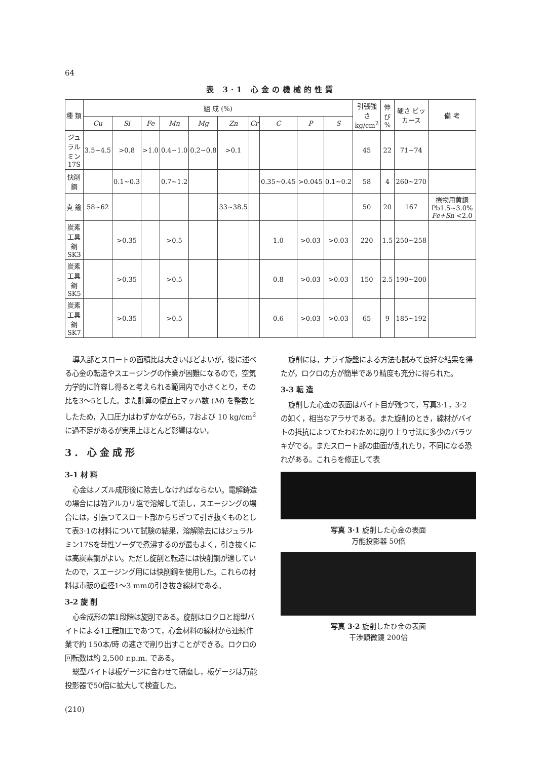64
表 3·1 心金の機械的性質
| 種 類 | 組 成 (%) | | | | | | | | | | 引張強さ kg/cm<sup>2</sup> | 伸び % | 硬さ ビッカース | 備 考 |
| --- | --- | --- | --- | --- | --- | --- | --- | --- | --- | --- | --- | --- | --- | --- |
| | Cu | Si | Fe | Mn | Mg | Zn | Cr | C | P | S | | | | |
| ジュラルミン 17S | 3.5~4.5 | >0.8 | >1.0 | 0.4~1.0 | 0.2~0.8 | >0.1 | | | | | 45 | 22 | 71~74 | |
| 快削鋼 | | 0.1~0.3 | | 0.7~1.2 | | | | 0.35~0.45 | >0.045 | 0.1~0.2 | 58 | 4 | 260~270 | |
| 真 鍮 | 58~62 | | | | | 33~38.5 | | | | | 50 | 20 | 167 | 捲物用黄銅Pb1.5~3.0% Fe+Sn <2.0 |
| 炭素工具鋼 SK3 | | >0.35 | | >0.5 | | | | 1.0 | >0.03 | >0.03 | 220 | 1.5 | 250~258 | |
| 炭素工具鋼 SK5 | | >0.35 | | >0.5 | | | | 0.8 | >0.03 | >0.03 | 150 | 2.5 | 190~200 | |
| 炭素工具鋼 SK7 | | >0.35 | | >0.5 | | | | 0.6 | >0.03 | >0.03 | 65 | 9 | 185~192 | |
導入部とスロートの面積比は大きいほどよいが，後に述べる心金の転造やスエージングの作業が困難になるので，空気力学的に許容し得ると考えられる範囲内で小さくとり，その比を3～5とした。また計算の便宜上マッハ数 (M) を整数としたため，入口圧力はわずかながら5，7および 10 kg/cm<sup>2</sup> に過不足があるが実用上ほとんど影響はない。
3. 心金成形
3-1 材 料
心金はノズル成形後に除去しなければならない。電解鋳造の場合には強アルカリ塩で溶解して流し，スエージングの場合には，引張つてスロート部からちぎつて引き抜くものとして表3·1の材料について試験の結果，溶解除去にはジュラルミン17Sを苛性ソーダで煮沸するのが最もよく，引き抜くには高炭素鋼がよい。ただし旋削と転造には快削鋼が適していたので，スエージング用には快削鋼を使用した。これらの材料は市販の直径1～3 mmの引き抜き線材である。
3-2 旋 削
心金成形の第1段階は旋削である。旋削はロクロと総型バイトによる1工程加工であつて，心金材料の線材から連続作業で約 150本/時 の速さで削り出すことができる。ロクロの回転数は約 2,500 r.p.m. である。
総型バイトは板ゲージに合わせて研磨し，板ゲージは万能投影器で50倍に拡大して検査した。
(210)
旋削には，ナライ旋盤による方法も試みて良好な結果を得たが，ロクロの方が簡単であり精度も充分に得られた。
3-3 転 造
旋削した心金の表面はバイト目が残つて，写真3·1，3·2 の如く，相当なアラサである。また旋削のとき，線材がバイトの抵抗によつてたわむために削り上り寸法に多少のバラツキがでる。またスロート部の曲面が乱れたり，不同になる恐れがある。これらを修正して表
写真 3·1 旋削した心金の表面
万能投影器 50倍
写真 3·2 旋削したひ金の表面
干渉顕微鏡 200倍